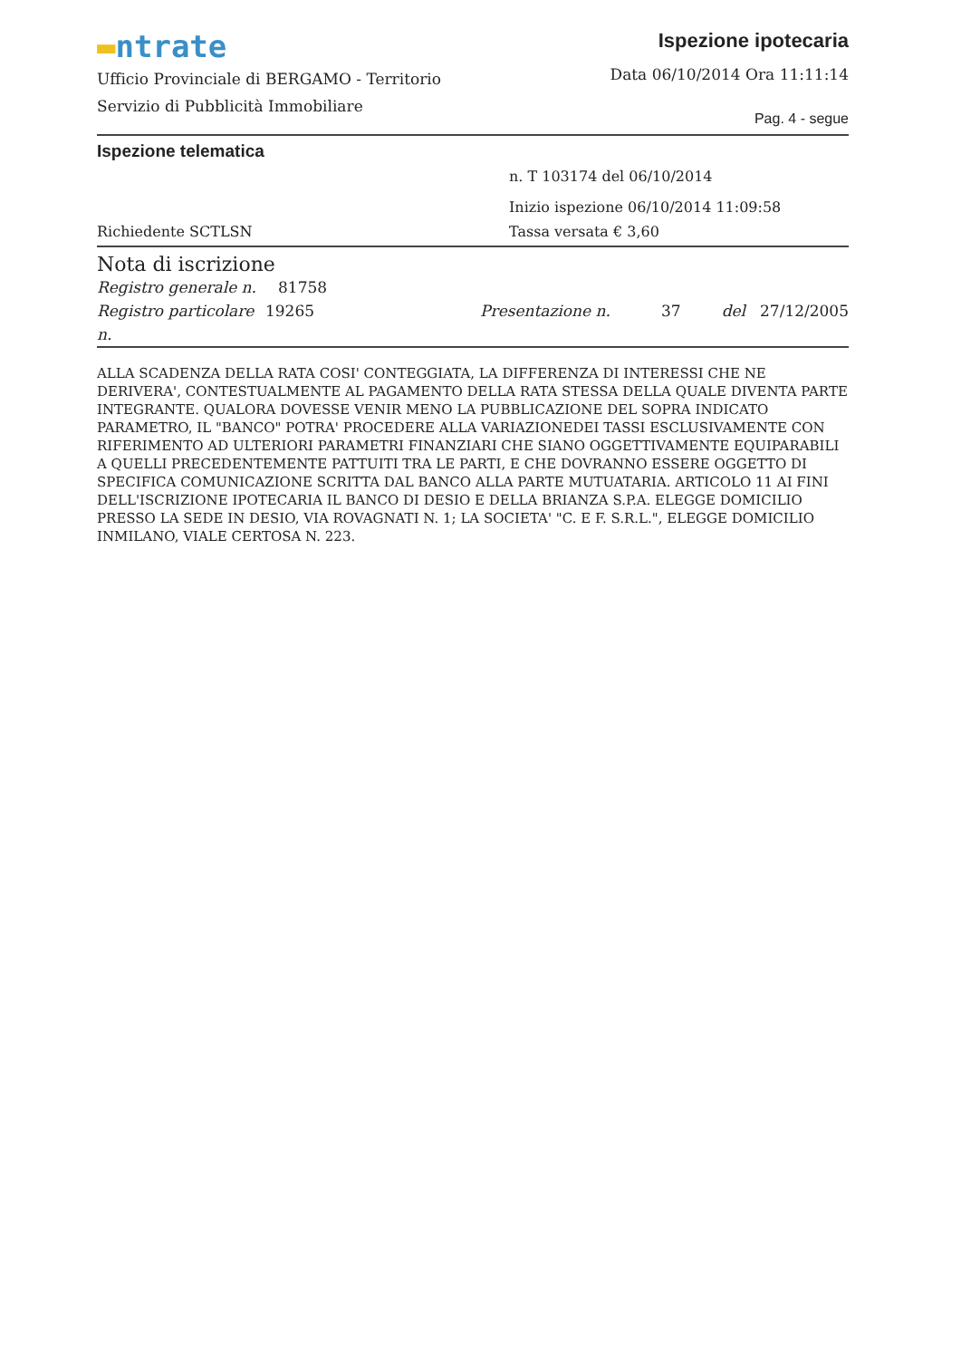▬ntrate
Ufficio Provinciale di BERGAMO - Territorio
Servizio di Pubblicità Immobiliare
Ispezione ipotecaria
Data 06/10/2014 Ora 11:11:14
Pag. 4 - segue
Ispezione telematica
n. T 103174 del 06/10/2014
Inizio ispezione 06/10/2014 11:09:58
Richiedente SCTLSN Tassa versata € 3,60
Nota di iscrizione
Registro generale n. 81758
Registro particolare n. 19265 Presentazione n. 37 del 27/12/2005
ALLA SCADENZA DELLA RATA COSI' CONTEGGIATA, LA DIFFERENZA DI INTERESSI CHE NE DERIVERA', CONTESTUALMENTE AL PAGAMENTO DELLA RATA STESSA DELLA QUALE DIVENTA PARTE INTEGRANTE. QUALORA DOVESSE VENIR MENO LA PUBBLICAZIONE DEL SOPRA INDICATO PARAMETRO, IL "BANCO" POTRA' PROCEDERE ALLA VARIAZIONEDEI TASSI ESCLUSIVAMENTE CON RIFERIMENTO AD ULTERIORI PARAMETRI FINANZIARI CHE SIANO OGGETTIVAMENTE EQUIPARABILI A QUELLI PRECEDENTEMENTE PATTUITI TRA LE PARTI, E CHE DOVRANNO ESSERE OGGETTO DI SPECIFICA COMUNICAZIONE SCRITTA DAL BANCO ALLA PARTE MUTUATARIA. ARTICOLO 11 AI FINI DELL'ISCRIZIONE IPOTECARIA IL BANCO DI DESIO E DELLA BRIANZA S.P.A. ELEGGE DOMICILIO PRESSO LA SEDE IN DESIO, VIA ROVAGNATI N. 1; LA SOCIETA' "C. E F. S.R.L.", ELEGGE DOMICILIO INMILANO, VIALE CERTOSA N. 223.